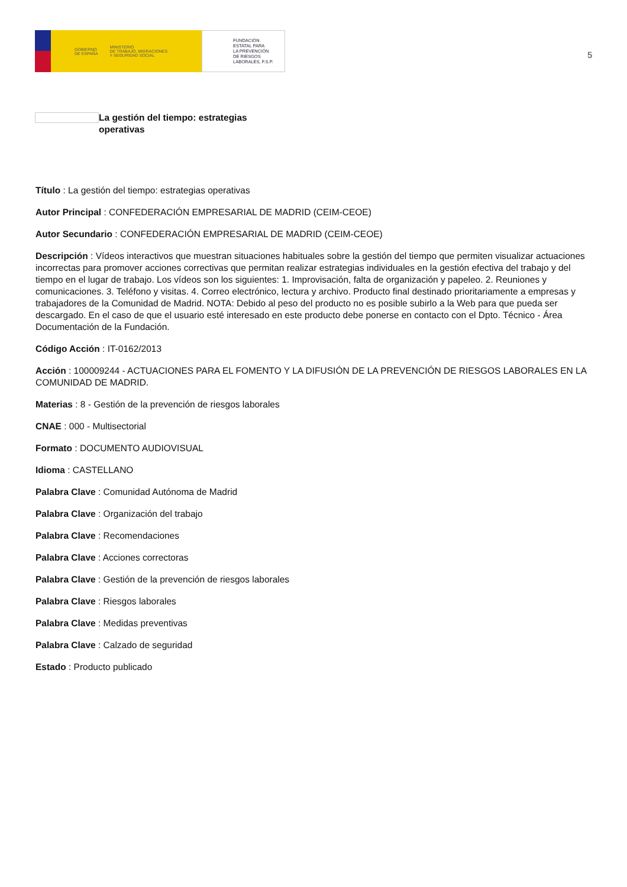GOBIERNO
DE ESPAÑA MINISTERIO
DE TRABAJO, MIGRACIONES
Y SEGURIDAD SOCIAL
FUNDACIÓN
ESTATAL PARA
LA PREVENCIÓN
DE RIESGOS
LABORALES, F.S.P.
5
La gestión del tiempo: estrategias operativas
Título : La gestión del tiempo: estrategias operativas
Autor Principal : CONFEDERACIÓN EMPRESARIAL DE MADRID (CEIM-CEOE)
Autor Secundario : CONFEDERACIÓN EMPRESARIAL DE MADRID (CEIM-CEOE)
Descripción : Vídeos interactivos que muestran situaciones habituales sobre la gestión del tiempo que permiten visualizar actuaciones incorrectas para promover acciones correctivas que permitan realizar estrategias individuales en la gestión efectiva del trabajo y del tiempo en el lugar de trabajo. Los vídeos son los siguientes: 1. Improvisación, falta de organización y papeleo. 2. Reuniones y comunicaciones. 3. Teléfono y visitas. 4. Correo electrónico, lectura y archivo. Producto final destinado prioritariamente a empresas y trabajadores de la Comunidad de Madrid. NOTA: Debido al peso del producto no es posible subirlo a la Web para que pueda ser descargado. En el caso de que el usuario esté interesado en este producto debe ponerse en contacto con el Dpto. Técnico - Área Documentación de la Fundación.
Código Acción : IT-0162/2013
Acción : 100009244 - ACTUACIONES PARA EL FOMENTO Y LA DIFUSIÓN DE LA PREVENCIÓN DE RIESGOS LABORALES EN LA COMUNIDAD DE MADRID.
Materias : 8 - Gestión de la prevención de riesgos laborales
CNAE : 000 - Multisectorial
Formato : DOCUMENTO AUDIOVISUAL
Idioma : CASTELLANO
Palabra Clave : Comunidad Autónoma de Madrid
Palabra Clave : Organización del trabajo
Palabra Clave : Recomendaciones
Palabra Clave : Acciones correctoras
Palabra Clave : Gestión de la prevención de riesgos laborales
Palabra Clave : Riesgos laborales
Palabra Clave : Medidas preventivas
Palabra Clave : Calzado de seguridad
Estado : Producto publicado